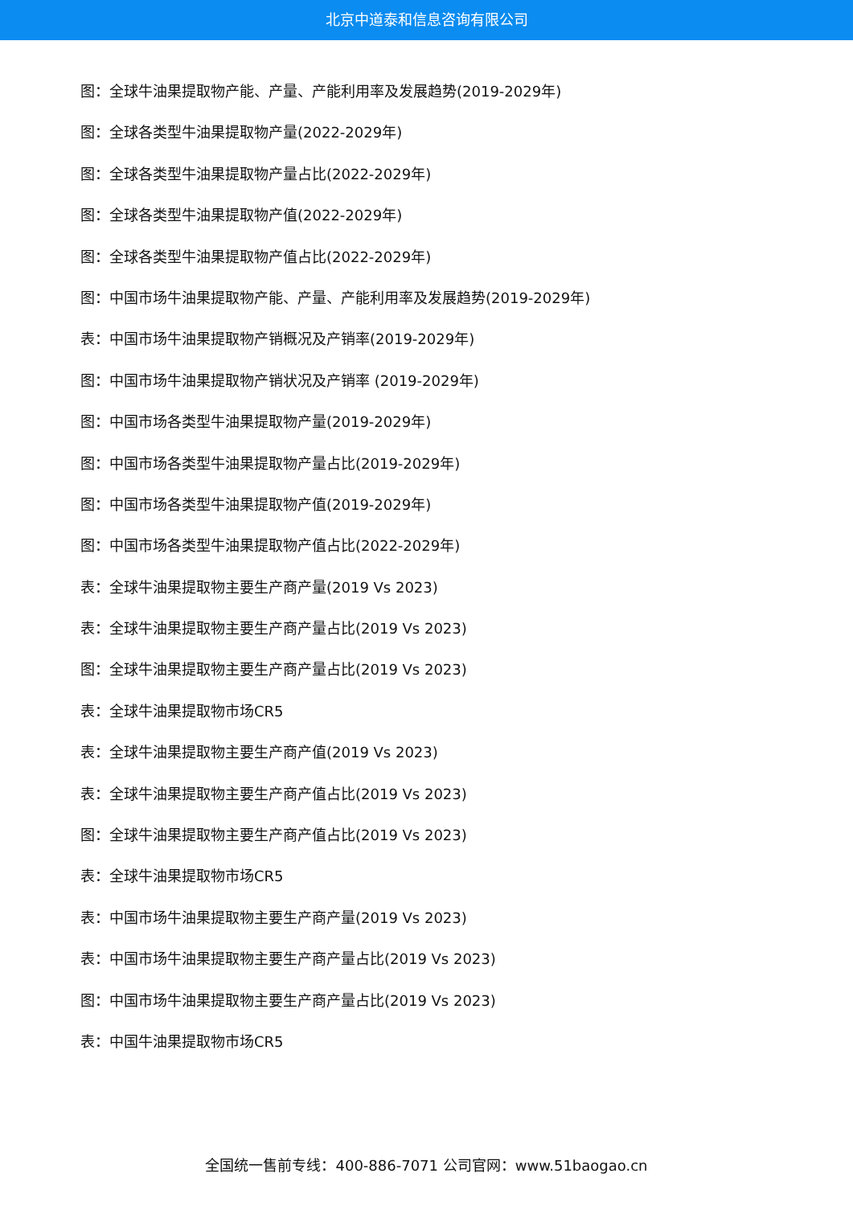北京中道泰和信息咨询有限公司
图：全球牛油果提取物产能、产量、产能利用率及发展趋势(2019-2029年)
图：全球各类型牛油果提取物产量(2022-2029年)
图：全球各类型牛油果提取物产量占比(2022-2029年)
图：全球各类型牛油果提取物产值(2022-2029年)
图：全球各类型牛油果提取物产值占比(2022-2029年)
图：中国市场牛油果提取物产能、产量、产能利用率及发展趋势(2019-2029年)
表：中国市场牛油果提取物产销概况及产销率(2019-2029年)
图：中国市场牛油果提取物产销状况及产销率 (2019-2029年)
图：中国市场各类型牛油果提取物产量(2019-2029年)
图：中国市场各类型牛油果提取物产量占比(2019-2029年)
图：中国市场各类型牛油果提取物产值(2019-2029年)
图：中国市场各类型牛油果提取物产值占比(2022-2029年)
表：全球牛油果提取物主要生产商产量(2019 Vs 2023)
表：全球牛油果提取物主要生产商产量占比(2019 Vs 2023)
图：全球牛油果提取物主要生产商产量占比(2019 Vs 2023)
表：全球牛油果提取物市场CR5
表：全球牛油果提取物主要生产商产值(2019 Vs 2023)
表：全球牛油果提取物主要生产商产值占比(2019 Vs 2023)
图：全球牛油果提取物主要生产商产值占比(2019 Vs 2023)
表：全球牛油果提取物市场CR5
表：中国市场牛油果提取物主要生产商产量(2019 Vs 2023)
表：中国市场牛油果提取物主要生产商产量占比(2019 Vs 2023)
图：中国市场牛油果提取物主要生产商产量占比(2019 Vs 2023)
表：中国牛油果提取物市场CR5
全国统一售前专线：400-886-7071 公司官网：www.51baogao.cn